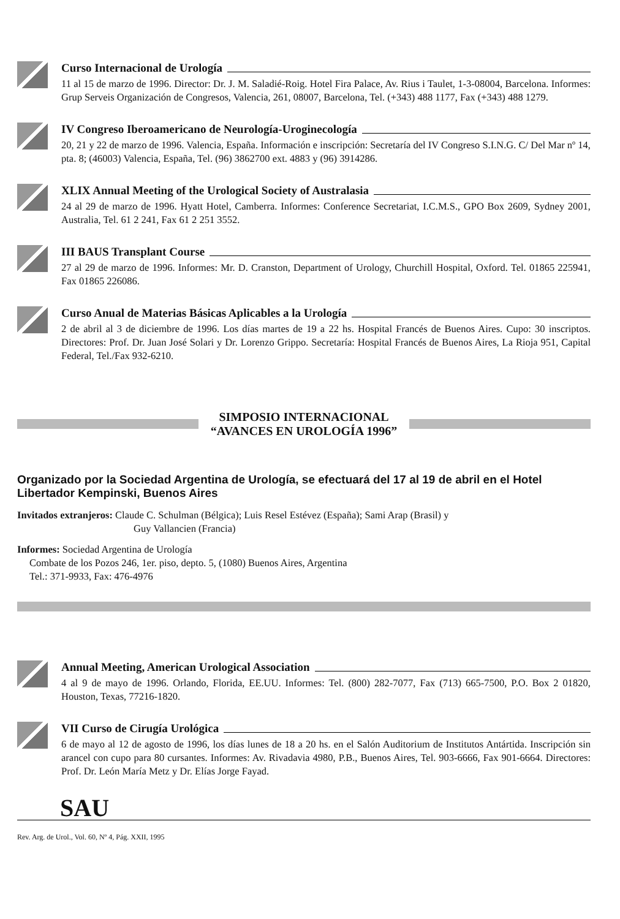Curso Internacional de Urología
11 al 15 de marzo de 1996. Director: Dr. J. M. Saladié-Roig. Hotel Fira Palace, Av. Rius i Taulet, 1-3-08004, Barcelona. Informes: Grup Serveis Organización de Congresos, Valencia, 261, 08007, Barcelona, Tel. (+343) 488 1177, Fax (+343) 488 1279.
IV Congreso Iberoamericano de Neurología-Uroginecología
20, 21 y 22 de marzo de 1996. Valencia, España. Información e inscripción: Secretaría del IV Congreso S.I.N.G. C/ Del Mar nº 14, pta. 8; (46003) Valencia, España, Tel. (96) 3862700 ext. 4883 y (96) 3914286.
XLIX Annual Meeting of the Urological Society of Australasia
24 al 29 de marzo de 1996. Hyatt Hotel, Camberra. Informes: Conference Secretariat, I.C.M.S., GPO Box 2609, Sydney 2001, Australia, Tel. 61 2 241, Fax 61 2 251 3552.
III BAUS Transplant Course
27 al 29 de marzo de 1996. Informes: Mr. D. Cranston, Department of Urology, Churchill Hospital, Oxford. Tel. 01865 225941, Fax 01865 226086.
Curso Anual de Materias Básicas Aplicables a la Urología
2 de abril al 3 de diciembre de 1996. Los días martes de 19 a 22 hs. Hospital Francés de Buenos Aires. Cupo: 30 inscriptos. Directores: Prof. Dr. Juan José Solari y Dr. Lorenzo Grippo. Secretaría: Hospital Francés de Buenos Aires, La Rioja 951, Capital Federal, Tel./Fax 932-6210.
SIMPOSIO INTERNACIONAL
“AVANCES EN UROLOGÍA 1996”
Organizado por la Sociedad Argentina de Urología, se efectuará del 17 al 19 de abril en el Hotel Libertador Kempinski, Buenos Aires
Invitados extranjeros: Claude C. Schulman (Bélgica); Luis Resel Estévez (España); Sami Arap (Brasil) y
Guy Vallancien (Francia)
Informes: Sociedad Argentina de Urología
Combate de los Pozos 246, 1er. piso, depto. 5, (1080) Buenos Aires, Argentina
Tel.: 371-9933, Fax: 476-4976
Annual Meeting, American Urological Association
4 al 9 de mayo de 1996. Orlando, Florida, EE.UU. Informes: Tel. (800) 282-7077, Fax (713) 665-7500, P.O. Box 2 01820, Houston, Texas, 77216-1820.
VII Curso de Cirugía Urológica
6 de mayo al 12 de agosto de 1996, los días lunes de 18 a 20 hs. en el Salón Auditorium de Institutos Antártida. Inscripción sin arancel con cupo para 80 cursantes. Informes: Av. Rivadavia 4980, P.B., Buenos Aires, Tel. 903-6666, Fax 901-6664. Directores: Prof. Dr. León María Metz y Dr. Elías Jorge Fayad.
SAU
Rev. Arg. de Urol., Vol. 60, Nº 4, Pág. XXII, 1995